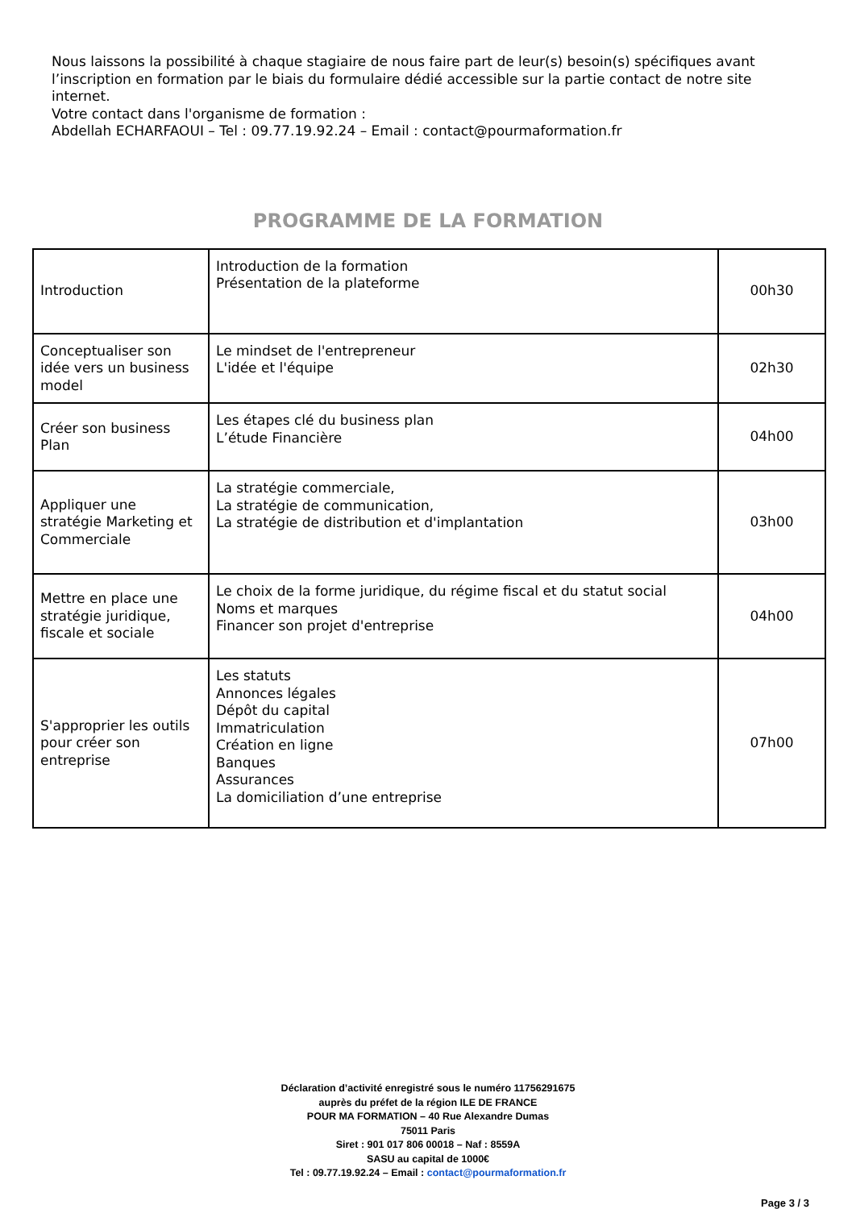Nous laissons la possibilité à chaque stagiaire de nous faire part de leur(s) besoin(s) spécifiques avant l’inscription en formation par le biais du formulaire dédié accessible sur la partie contact de notre site internet.
Votre contact dans l'organisme de formation :
Abdellah ECHARFAOUI – Tel : 09.77.19.92.24 – Email : contact@pourmaformation.fr
PROGRAMME DE LA FORMATION
| Introduction | Introduction de la formation Présentation de la plateforme | 00h30 |
| Conceptualiser son idée vers un business model | Le mindset de l'entrepreneur L'idée et l'équipe | 02h30 |
| Créer son business Plan | Les étapes clé du business plan L’étude Financière | 04h00 |
| Appliquer une stratégie Marketing et Commerciale | La stratégie commerciale, La stratégie de communication, La stratégie de distribution et d'implantation | 03h00 |
| Mettre en place une stratégie juridique, fiscale et sociale | Le choix de la forme juridique, du régime fiscal et du statut social Noms et marques Financer son projet d'entreprise | 04h00 |
| S'approprier les outils pour créer son entreprise | Les statuts Annonces légales Dépôt du capital Immatriculation Création en ligne Banques Assurances La domiciliation d’une entreprise | 07h00 |
Déclaration d’activité enregistré sous le numéro 11756291675
auprès du préfet de la région ILE DE FRANCE
POUR MA FORMATION – 40 Rue Alexandre Dumas
75011 Paris
Siret : 901 017 806 00018 – Naf : 8559A
SASU au capital de 1000€
Tel : 09.77.19.92.24 – Email : contact@pourmaformation.fr
Page 3 / 3